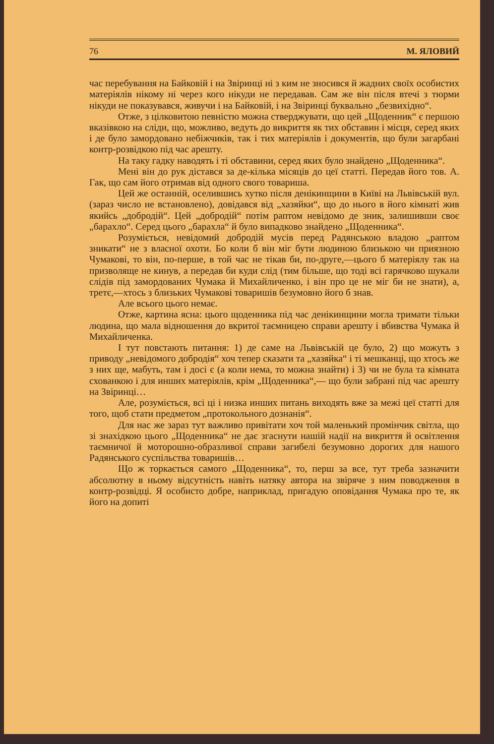76 М. ЯЛОВИЙ
час перебування на Байковій і на Звіринці ні з ким не зносився й жадних своїх особистих матеріялів нікому ні через кого нікуди не передавав. Сам же він після втечі з тюрми нікуди не показувався, живучи і на Байковій, і на Звіринці буквально „безвихідно“.
Отже, з цілковитою певністю можна стверджувати, що цей „Щоденник“ є першою вказівкою на сліди, що, можливо, ведуть до викриття як тих обставин і місця, серед яких і де було замордовано небіжчиків, так і тих матеріялів і документів, що були загарбані контр-розвідкою під час арешту.
На таку гадку наводять і ті обставини, серед яких було знайдено „Щоденника“.
Мені він до рук дістався за де-кілька місяців до цеї статті. Передав його тов. А. Гак, що сам його отримав від одного свого товариша.
Цей же останній, оселившись хутко після денікинщини в Київі на Львівській вул. (зараз число не встановлено), довідався від „хазяйки“, що до нього в його кімнаті жив якийсь „добродій“. Цей „добродій“ потім раптом невідомо де зник, залишивши своє „барахло“. Серед цього „барахла“ й було випадково знайдено „Щоденника“.
Розуміється, невідомий добродій мусів перед Радянською владою „раптом зникати“ не з власної охоти. Бо коли б він міг бути людиною близькою чи приязною Чумакові, то він, по-перше, в той час не тікав би, по-друге,—цього б матеріялу так на призволяще не кинув, а передав би куди слід (тим більше, що тоді всі гарячково шукали слідів під замордованих Чумака й Михайличенко, і він про це не міг би не знати), а, третє,—хтось з близьких Чумакові товаришів безумовно його б знав.
Але всього цього немає.
Отже, картина ясна: цього щоденника під час денікинщини могла тримати тільки людина, що мала відношення до вкритої таємницею справи арешту і вбивства Чумака й Михайличенка.
І тут повстають питання: 1) де саме на Львівській це було, 2) що можуть з приводу „невідомого добродія“ хоч тепер сказати та „хазяйка“ і ті мешканці, що хтось же з них ще, мабуть, там і досі є (а коли нема, то можна знайти) і 3) чи не була та кімната схованкою і для инших матеріялів, крім „Щоденника“,— що були забрані під час арешту на Звіринці…
Але, розуміється, всі ці і низка инших питань виходять вже за межі цеї статті для того, щоб стати предметом „протокольного дознанія“.
Для нас же зараз тут важливо привітати хоч той маленький промінчик світла, що зі знахідкою цього „Щоденника“ не дає згаснути нашій надії на викриття й освітлення таємничої й моторошно-образливої справи загибелі безумовно дорогих для нашого Радянського суспільства товаришів…
Що ж торкається самого „Щоденника“, то, перш за все, тут треба зазначити абсолютну в ньому відсутність навіть натяку автора на звіряче з ним поводження в контр-розвідці. Я особисто добре, наприклад, пригадую оповідання Чумака про те, як його на допиті